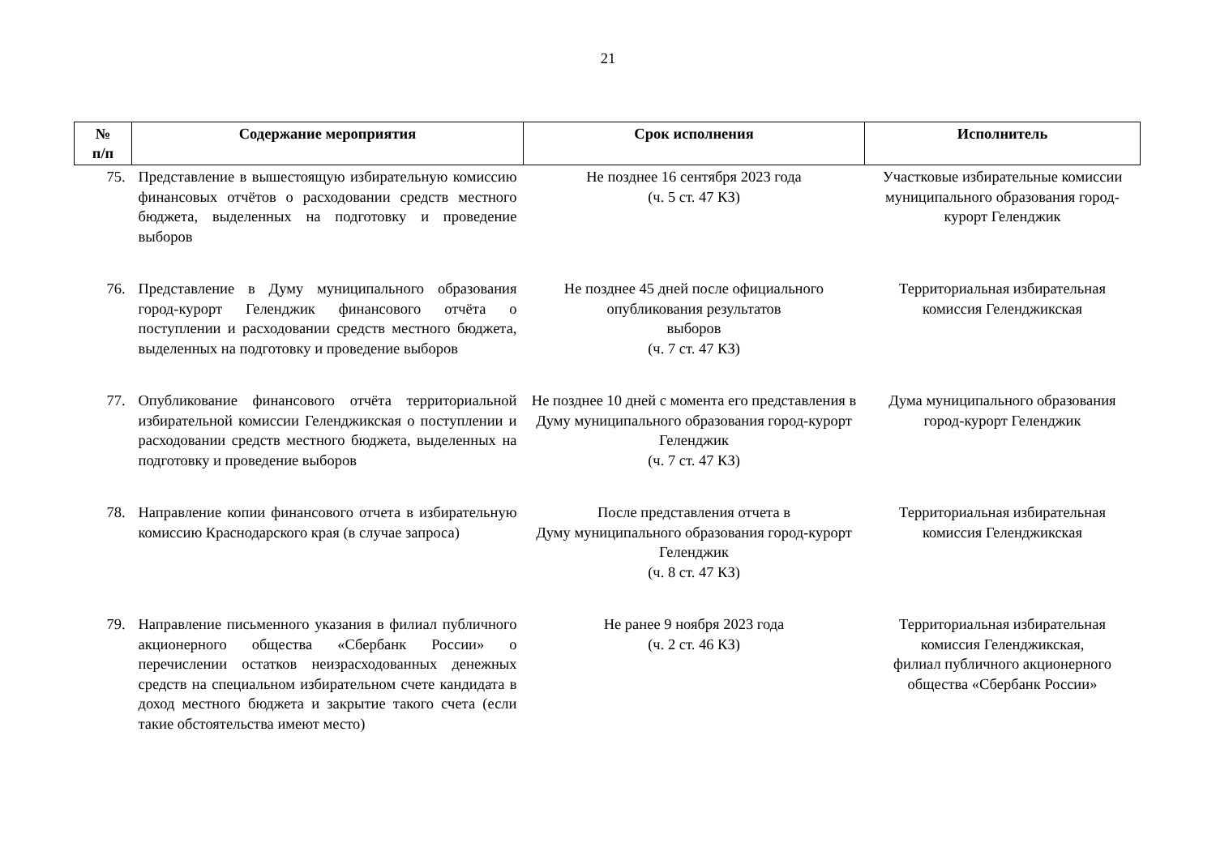21
| № п/п | Содержание мероприятия | Срок исполнения | Исполнитель |
| --- | --- | --- | --- |
| 75. | Представление в вышестоящую избирательную комиссию финансовых отчётов о расходовании средств местного бюджета, выделенных на подготовку и проведение выборов | Не позднее 16 сентября 2023 года (ч. 5 ст. 47 КЗ) | Участковые избирательные комиссии муниципального образования город-курорт Геленджик |
| 76. | Представление в Думу муниципального образования город-курорт Геленджик финансового отчёта о поступлении и расходовании средств местного бюджета, выделенных на подготовку и проведение выборов | Не позднее 45 дней после официального опубликования результатов выборов (ч. 7 ст. 47 КЗ) | Территориальная избирательная комиссия Геленджикская |
| 77. | Опубликование финансового отчёта территориальной избирательной комиссии Геленджикская о поступлении и расходовании средств местного бюджета, выделенных на подготовку и проведение выборов | Не позднее 10 дней с момента его представления в Думу муниципального образования город-курорт Геленджик (ч. 7 ст. 47 КЗ) | Дума муниципального образования город-курорт Геленджик |
| 78. | Направление копии финансового отчета в избирательную комиссию Краснодарского края (в случае запроса) | После представления отчета в Думу муниципального образования город-курорт Геленджик (ч. 8 ст. 47 КЗ) | Территориальная избирательная комиссия Геленджикская |
| 79. | Направление письменного указания в филиал публичного акционерного общества «Сбербанк России» о перечислении остатков неизрасходованных денежных средств на специальном избирательном счете кандидата в доход местного бюджета и закрытие такого счета (если такие обстоятельства имеют место) | Не ранее 9 ноября 2023 года (ч. 2 ст. 46 КЗ) | Территориальная избирательная комиссия Геленджикская, филиал публичного акционерного общества «Сбербанк России» |